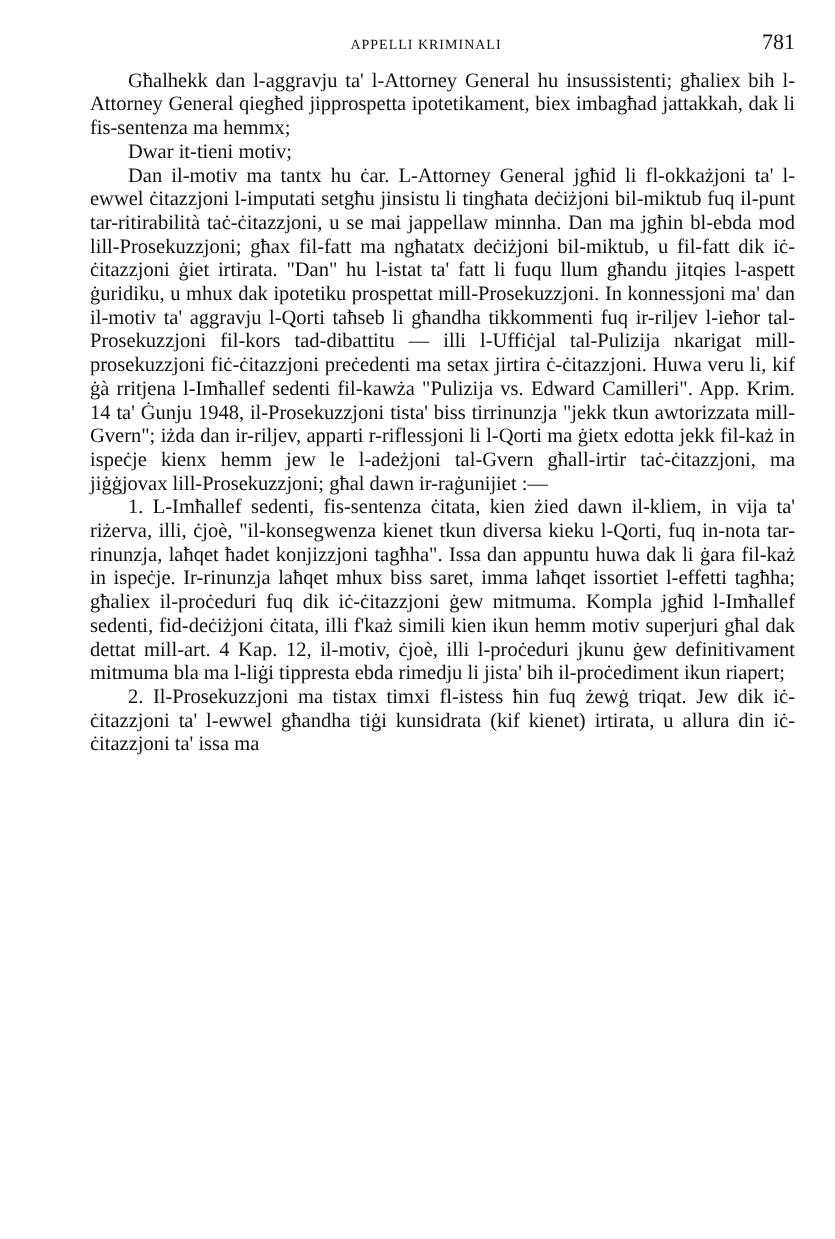APPELLI KRIMINALI 781
Għalhekk dan l-aggravju ta' l-Attorney General hu insussistenti; għaliex bih l-Attorney General qiegħed jipprospetta ipotetikament, biex imbagħad jattakkah, dak li fis-sentenza ma hemmx;
Dwar it-tieni motiv;
Dan il-motiv ma tantx hu ċar. L-Attorney General jgħid li fl-okkażjoni ta' l-ewwel ċitazzjoni l-imputati setgħu jinsistu li tingħata deċiżjoni bil-miktub fuq il-punt tar-ritirabilità taċ-ċitazzjoni, u se mai jappellaw minnha. Dan ma jgħin bl-ebda mod lill-Prosekuzzjoni; għax fil-fatt ma ngħatatx deċiżjoni bil-miktub, u fil-fatt dik iċ-ċitazzjoni ġiet irtirata. "Dan" hu l-istat ta' fatt li fuqu llum għandu jitqies l-aspett ġuridiku, u mhux dak ipotetiku prospettat mill-Prosekuzzjoni. In konnessjoni ma' dan il-motiv ta' aggravju l-Qorti taħseb li għandha tikkommenti fuq ir-riljev l-ieħor tal-Prosekuzzjoni fil-kors tad-dibattitu — illi l-Uffiċjal tal-Pulizija nkarigat mill-prosekuzzjoni fiċ-ċitazzjoni preċedenti ma setax jirtira ċ-ċitazzjoni. Huwa veru li, kif ġà rritjena l-Imħallef sedenti fil-kawża "Pulizija vs. Edward Camilleri". App. Krim. 14 ta' Ġunju 1948, il-Prosekuzzjoni tista' biss tirrinunzja "jekk tkun awtorizzata mill-Gvern"; iżda dan ir-riljev, apparti r-riflessjoni li l-Qorti ma ġietx edotta jekk fil-każ in ispeċje kienx hemm jew le l-adeżjoni tal-Gvern għall-irtir taċ-ċitazzjoni, ma jiġġjovax lill-Prosekuzzjoni; għal dawn ir-raġunijiet :—
1. L-Imħallef sedenti, fis-sentenza ċitata, kien żied dawn il-kliem, in vija ta' riżerva, illi, ċjoè, "il-konsegwenza kienet tkun diversa kieku l-Qorti, fuq in-nota tar-rinunzja, laħqet ħadet konjizzjoni tagħha". Issa dan appuntu huwa dak li ġara fil-każ in ispeċje. Ir-rinunzja laħqet mhux biss saret, imma laħqet issortiet l-effetti tagħha; għaliex il-proċeduri fuq dik iċ-ċitazzjoni ġew mitmuma. Kompla jgħid l-Imħallef sedenti, fid-deċiżjoni ċitata, illi f'każ simili kien ikun hemm motiv superjuri għal dak dettat mill-art. 4 Kap. 12, il-motiv, ċjoè, illi l-proċeduri jkunu ġew definitivament mitmuma bla ma l-liġi tippresta ebda rimedju li jista' bih il-proċediment ikun riapert;
2. Il-Prosekuzzjoni ma tistax timxi fl-istess ħin fuq żewġ triqat. Jew dik iċ-ċitazzjoni ta' l-ewwel għandha tiġi kunsidrata (kif kienet) irtirata, u allura din iċ-ċitazzjoni ta' issa ma